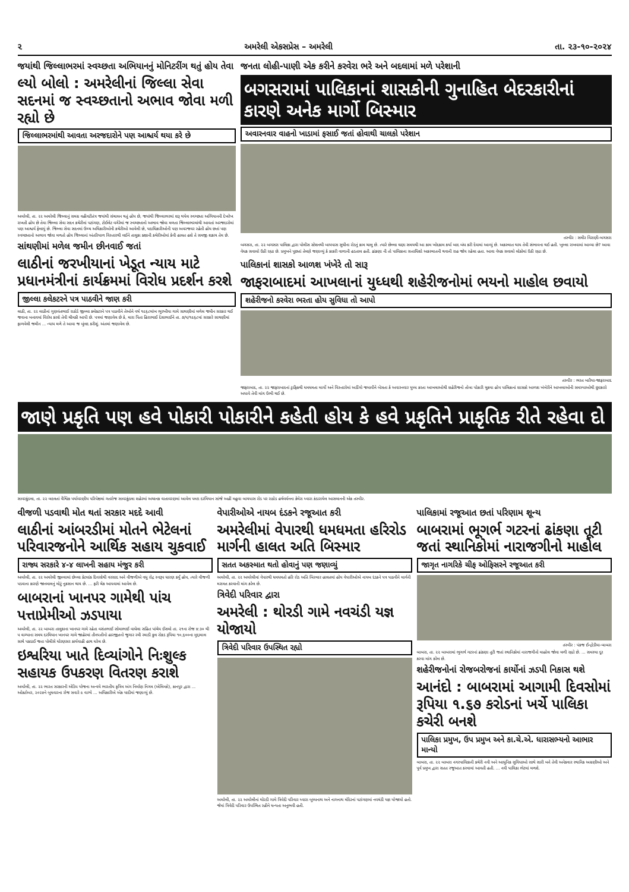૨ અમરેલી એકસપ્રેસ – અમરેલી તા. ૨૩-૧૦-૨૦૨૪
જયાંથી જિલ્લાભરમાં સ્વચ્છતા અભિયાનનું મોનિટરીંગ થતું હોય તેવા
લ્યો બોલો : અમરેલીનાં જિલ્લા સેવા સદનમાં જ સ્વચ્છતાનો અભાવ જોવા મળી રહ્યો છે
જિલ્લાભરમાંથી આવતા અરજદારોને પણ આશ્ચર્ય થયા કરે છે
અમરેલી, તા. ૨૨ અમરેલી જિલ્લાનું સમગ્ર વહીવટીતંત્ર જયાંથી સંચાલન થતું હોય છે, જયાંથી જિલ્લાભરમાં શરૂ થયેલ સ્વચ્છતા અભિયાનની દેખરેખ રાખતી હોય છે તેવા જિલ્લા સેવા સદન કચેરીનાં પટાંગણ, ટોઈલેટ વગેરેમાં જ સ્વચ્છતાનો અભાવ જોવા મળતા જિલ્લાભરમાંથી આવતાં અરજદારોમાં પણ આશ્ચર્ય ફેલાયું છે. જિલ્લા સેવા સદનમાં ઉચ્ચ અધિકારીઓની કચેરીઓ આવેલી છે, પદાધિકારીઓની પણ અવરજવર રહેતી હોય છતાં પણ સ્વચ્છતાનો અભાવ જોવા મળતો હોય જિલ્લાનાં અંતરિયાળ વિસ્તારથી લઈને તાલુકા કક્ષાની કચેરીઓમાં કેવી હાલત હશે તે સમજી શકાય તેમ છે.
સાંથણીમાં મળેલ જમીન છીનવાઈ જતાં
લાઠીનાં જરખીયાનાં ખેડૂત ન્યાય માટે પ્રધાનમંત્રીનાં કાર્યક્રમમાં વિરોધ પ્રદર્શન કરશે
જીલ્લા કલેકટરને પત્ર પાઠવીને જાણ કરી
લાઠી, તા. ૨૨ લાઠીનાં ગુણવંતભાઈ રાઠોડે જીલ્લા કલેકટરને પત્ર પાઠવીને તેઓને વર્ષ ૧૯૬૮માંખ ભુરખીયા ગામે સાથણીમાં મળેલ જમીન સરકાર થઈ જવાના બનાવમાં વિરોધ કરશે તેવી ચીમકી આપી છે. પત્રમાં જણાવેલ છે કે, મારા પિતા હિરાભાઈ દેસાભાઈને તા. ૭/૫/૧૯૬૮માં સરકારે સાથણીમાં ફાળવેલી જમીન ... ન્યાય મળે તે આવા જ બુંલદ કરીશું. અંતમાં જણાવેલ છે.
જનતા લોહી-પાણી એક કરીને કરવેરા ભરે અને બદલામાં મળે પરેશાની
બગસરામાં પાલિકાનાં શાસકોની ગુનાહિત બેદરકારીનાં કારણે અનેક માર્ગો બિસ્માર
અવારનવાર વાહનો ખાડામાં ફસાઈ જતાં હોવાથી ચાલકો પરેશાન
તસ્વીર : સમીર વિરાણી-બગસરા
બગસરા, તા. ૨૨ બગસરા પાલિકા દ્વારા પોલીસ સ્ટેશનથી બાયપાસ સુધીના રોડનું કામ ચાલુ છે. ત્યારે છેલ્લા ઘણા સમયથી આ કામ ખોદકામ કર્યા બાદ બંધ કરી દેવામાં આવ્યું છે. અકસ્માત થાય તેવી સંભાવના થઈ હતી. ખુલ્લા રાખવામાં આવ્યા છે? આવા વેધક સવાલો ઉઠી રહ્યા છે. પ્રમુખને પૂછતાં તેમણે જણાવ્યું કે કાકરી વાળાની હડતાલ હતી. ઢાંકણા ની તો પાલિકાના સત્તાધિશો અકસ્માતની થવાની રાહ જોય રહેલા હતા. આવા વેધક સવાલો લોકોમાં ઉઠી રહ્યા છે.
પાલિકાનાં શાસકો આળશ ખંખેરે તો સારૂ
જાફરાબાદમાં આખલાનાં યુધ્ધથી શહેરીજનોમાં ભયનો માહોલ છવાયો
શહેરીજનો કરવેરા ભરતા હોય સુવિધા તો આપો
તસ્વીર : ભરત બારૈયા-જાફરાબાદ
જાફરાબાદ, તા. ૨૨ જાફરાબાદનાં ટ્રાફિકથી ધમધમતા માર્ગો અને વિસ્તારોમાં અડીંગો જમાવીને બેસતા કે અવારનવાર યુધ્ધ કરતા આખલાઓથી શહેરીજનો તોબા પોકારી ચુકયા હોય પાલિકાનાં શાસકો આળશ ખંખેરીને આખલાઓની સમસ્યાઓથી છુટકારો અપાવે તેવી માંગ ઉભી થઈ છે.
જાણે પ્રકૃતિ પણ હવે પોકારી પોકારીને કહેતી હોય કે હવે પ્રકૃતિને પ્રાકૃતિક રીતે રહેવા દો
સાવરકુંડલા, તા. ૨૨ બદલતાં વૈશ્વિક પર્યાવરણીય પરિપેક્ષમાં ગતરોજ સાવરકુંડલા શહેરમાં અચાનક વાતાવરણમાં આવેલ પલ્ટા દરમિયાન સાંજે અહીં મહુવા બાયપાસ રોડ પર રાઠોડ હર્ષવર્ધનના કેમેરા ધ્વારા કંડારાયેલ આસમાનની એક તસ્વીર.
વીજળી પડવાથી મોત થતાં સરકાર મદદે આવી
લાઠીનાં આંબરડીમાં મોતને ભેટેલનાં પરિવારજનોને આર્થિક સહાય ચુકવાઈ
રાજ્ય સરકારે ૪-૪ લાખની સહાય મંજુર કરી
અમરેલી, તા. ૨૨ અમરેલી જીલ્લામાં છેલ્લા કેટલાંક દિવસોથી વરસાદ અને વીજળીએ વધુ રોદ્ર સ્વરૂપ ધારણ કર્યું હોય, ત્યારે વીજળી પડવાના કારણે જાનમાલનું મોટું નુકસાન થાય છે. ... ફરી ચેક આપવામાં આવેલ છે.
બાબરાનાં ખાનપર ગામેથી પાંચ પત્તાપ્રેમીઓ ઝડપાયા
અમરેલી, તા. ૨૨ બાબરા તાલુકાના ખાનપર ગામે રહેતા વસંતભાઈ સોમાભાઈ વાઘેલા સહિત પાંચેય ઈસમો તા. ૨૧ના રોજ ૪:૩૦ થી ૫ વાગ્યાના સમય દરમિયાન ખાનપર ગામે જાહેરમાં તીનપત્તીનો હારજીતનો જુગાર રમી રમાડી કુલ રોકડ રૂપિયા ૧૦,૬૦૦ના મુદ્દામાલ સાથે પકડાઈ જતા પોલીસે ધોરણસર કાર્યવાહી હાથ ધરેલ છે.
ઇશ્વરિયા ખાતે દિવ્યાંગોને નિઃશુલ્ક સહાયક ઉપકરણ વિતરણ કરાશે
અમરેલી, તા. ૨૨ ભારત સરકારની એડિપ યોજના અન્વયે ભારતીય કૃત્રિમ અંગ નિર્માણ નિગમ (એલિમ્કો), કાનપુર દ્વારા ... ઓકટોબર, ૨૦૨૪ને બુધવારના રોજ સવારે ૯ વાગ્યે ... અધિકારીએ એક યાદીમાં જણાવ્યું છે.
વેપારીઓએ નાયબ દંડકને રજૂઆત કરી
અમરેલીમાં વેપારથી ધમધમતા હરિરોડ માર્ગની હાલત અતિ બિસ્માર
સતત અકસ્માત થતો હોવાનું પણ જણાવ્યું
અમરેલી, તા. ૨૨ અમરેલીમાં વેપારથી ધમધમતો હરિ રોડ અતિ બિસ્માર હાલતમાં હોય વેપારીઓએ નાયબ દંડકને પત્ર પાઠવીને માર્ગની મરામત કરવાની માંગ કરેલ છે.
ત્રિવેદી પરિવાર દ્વારા
અમરેલી : થોરડી ગામે નવચંડી યજ્ઞ યોજાયો
ત્રિવેદી પરિવાર ઉપસ્થિત રહ્યો
અમરેલી, તા. ૨૨ અમરેલીનાં થોરડી ગામે ત્રિવેદી પરિવાર ધ્વારા બુધ્ધનાથ અને નાગનાથ મંદિરનાં પટાંગણમાં નવચંડી યજ્ઞ યોજાયો હતો. જેમાં ત્રિવેદી પરિવાર ઉપસ્થિત રહીને ધન્યતા અનુભવી હતી.
પાલિકામાં રજૂઆત છતાં પરિણામ શૂન્ય
બાબરામાં ભૂગર્ભ ગટરનાં ઢાંકણા તૂટી જતાં સ્થાનિકોમાં નારાજગીનો માહોલ
જાગૃત નાગરિકે ચીફ ઓફિસરને રજૂઆત કરી
તસ્વીર : પંકજ ઈન્દ્રોડીયા-બાબરા
બાબરા, તા. ૨૨ બાબરામાં ભૂગર્ભ ગટરનાં ઢાંકણા તૂટી જતાં સ્થાનિકોમાં નારાજગીનો માહોલ જોવા મળી રહ્યો છે. ... સમસ્યા દૂર કરવા માંગ કરેલ છે.
શહેરીજનોનાં રોજબરોજનાં કાર્યોનાં ઝડપી નિકાસ થશે
આનંદો : બાબરામાં આગામી દિવસોમાં રૂપિયા ૧.૬૭ કરોડનાં ખર્ચે પાલિકા કચેરી બનશે
પાલિકા પ્રમુખ, ઉપ પ્રમુખ અને કા.ચે.એ. ધારાસભ્યનો આભાર માન્યો
બાબરા, તા. ૨૨ બાબરા નગરપાલિકાની કચેરી નવી અને આધુનિક સુવિધાઓ સાથે સારી બને તેવી અનેકવાર સ્થાનિક અગ્રણીઓ અને પૂર્વ પ્રમુખ દ્વારા સતત રજૂઆત કરવામાં આવતી હતી. ... નવી પાલિકા ભેટમાં મળશે.